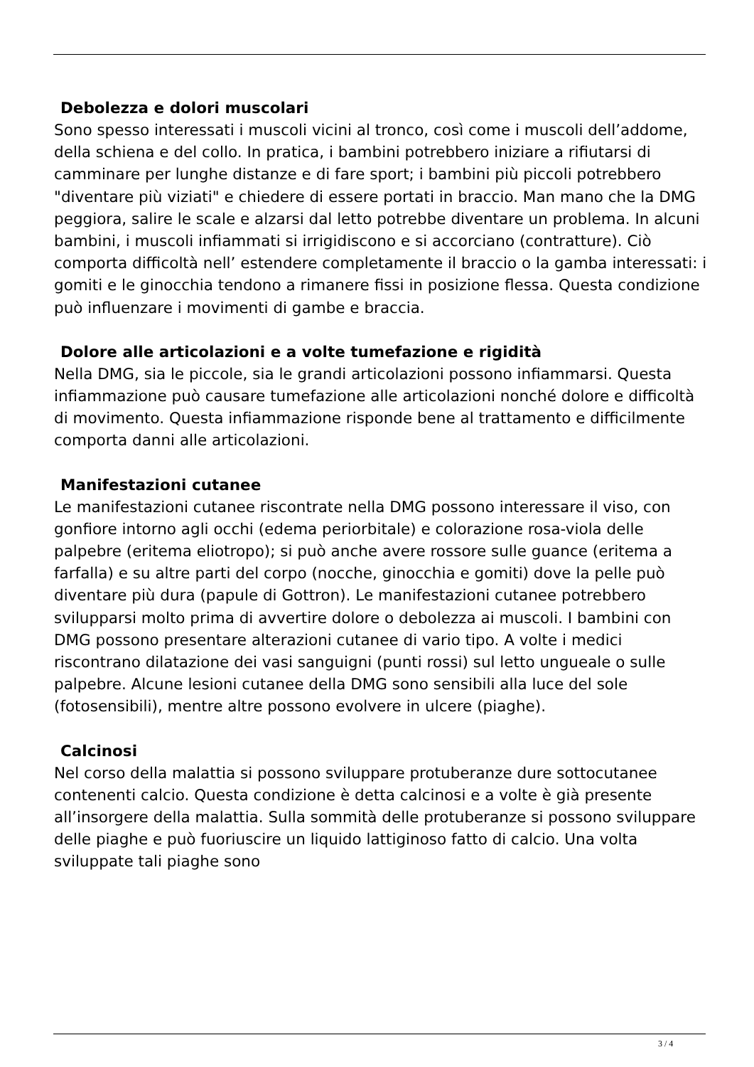Debolezza e dolori muscolari
Sono spesso interessati i muscoli vicini al tronco, così come i muscoli dell’addome, della schiena e del collo. In pratica, i bambini potrebbero iniziare a rifiutarsi di camminare per lunghe distanze e di fare sport; i bambini più piccoli potrebbero "diventare più viziati" e chiedere di essere portati in braccio. Man mano che la DMG peggiora, salire le scale e alzarsi dal letto potrebbe diventare un problema. In alcuni bambini, i muscoli infiammati si irrigidiscono e si accorciano (contratture). Ciò comporta difficoltà nell’ estendere completamente il braccio o la gamba interessati: i gomiti e le ginocchia tendono a rimanere fissi in posizione flessa. Questa condizione può influenzare i movimenti di gambe e braccia.
Dolore alle articolazioni e a volte tumefazione e rigidità
Nella DMG, sia le piccole, sia le grandi articolazioni possono infiammarsi. Questa infiammazione può causare tumefazione alle articolazioni nonché dolore e difficoltà di movimento. Questa infiammazione risponde bene al trattamento e difficilmente comporta danni alle articolazioni.
Manifestazioni cutanee
Le manifestazioni cutanee riscontrate nella DMG possono interessare il viso, con gonfiore intorno agli occhi (edema periorbitale) e colorazione rosa-viola delle palpebre (eritema eliotropo); si può anche avere rossore sulle guance (eritema a farfalla) e su altre parti del corpo (nocche, ginocchia e gomiti) dove la pelle può diventare più dura (papule di Gottron). Le manifestazioni cutanee potrebbero svilupparsi molto prima di avvertire dolore o debolezza ai muscoli. I bambini con DMG possono presentare alterazioni cutanee di vario tipo. A volte i medici riscontrano dilatazione dei vasi sanguigni (punti rossi) sul letto ungueale o sulle palpebre. Alcune lesioni cutanee della DMG sono sensibili alla luce del sole (fotosensibili), mentre altre possono evolvere in ulcere (piaghe).
Calcinosi
Nel corso della malattia si possono sviluppare protuberanze dure sottocutanee contenenti calcio. Questa condizione è detta calcinosi e a volte è già presente all’insorgere della malattia. Sulla sommità delle protuberanze si possono sviluppare delle piaghe e può fuoriuscire un liquido lattiginoso fatto di calcio. Una volta sviluppate tali piaghe sono
3 / 4